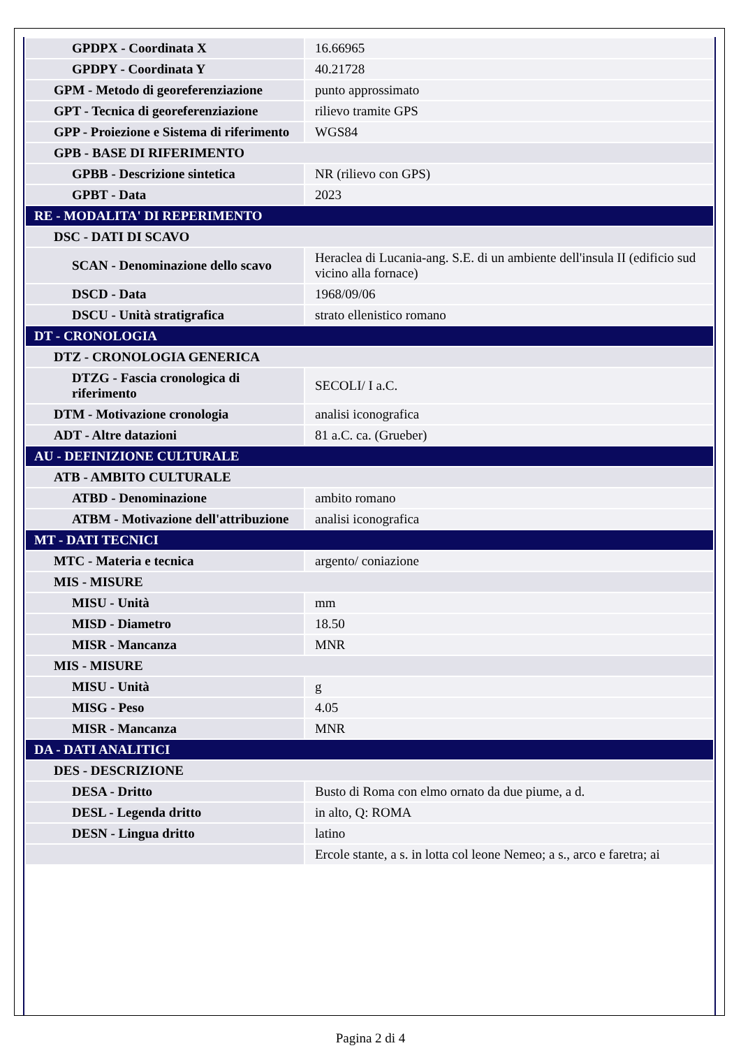| GPDPX - Coordinata X | 16.66965 |
| GPDPY - Coordinata Y | 40.21728 |
| GPM - Metodo di georeferenziazione | punto approssimato |
| GPT - Tecnica di georeferenziazione | rilievo tramite GPS |
| GPP - Proiezione e Sistema di riferimento | WGS84 |
| GPB - BASE DI RIFERIMENTO | |
| GPBB - Descrizione sintetica | NR (rilievo con GPS) |
| GPBT - Data | 2023 |
| RE - MODALITA' DI REPERIMENTO | |
| DSC - DATI DI SCAVO | |
| SCAN - Denominazione dello scavo | Heraclea di Lucania-ang. S.E. di un ambiente dell'insula II (edificio sud vicino alla fornace) |
| DSCD - Data | 1968/09/06 |
| DSCU - Unità stratigrafica | strato ellenistico romano |
| DT - CRONOLOGIA | |
| DTZ - CRONOLOGIA GENERICA | |
| DTZG - Fascia cronologica di riferimento | SECOLI/ I a.C. |
| DTM - Motivazione cronologia | analisi iconografica |
| ADT - Altre datazioni | 81 a.C. ca. (Grueber) |
| AU - DEFINIZIONE CULTURALE | |
| ATB - AMBITO CULTURALE | |
| ATBD - Denominazione | ambito romano |
| ATBM - Motivazione dell'attribuzione | analisi iconografica |
| MT - DATI TECNICI | |
| MTC - Materia e tecnica | argento/ coniazione |
| MIS - MISURE | |
| MISU - Unità | mm |
| MISD - Diametro | 18.50 |
| MISR - Mancanza | MNR |
| MIS - MISURE | |
| MISU - Unità | g |
| MISG - Peso | 4.05 |
| MISR - Mancanza | MNR |
| DA - DATI ANALITICI | |
| DES - DESCRIZIONE | |
| DESA - Dritto | Busto di Roma con elmo ornato da due piume, a d. |
| DESL - Legenda dritto | in alto, Q: ROMA |
| DESN - Lingua dritto | latino |
| | Ercole stante, a s. in lotta col leone Nemeo; a s., arco e faretra; ai |
Pagina 2 di 4